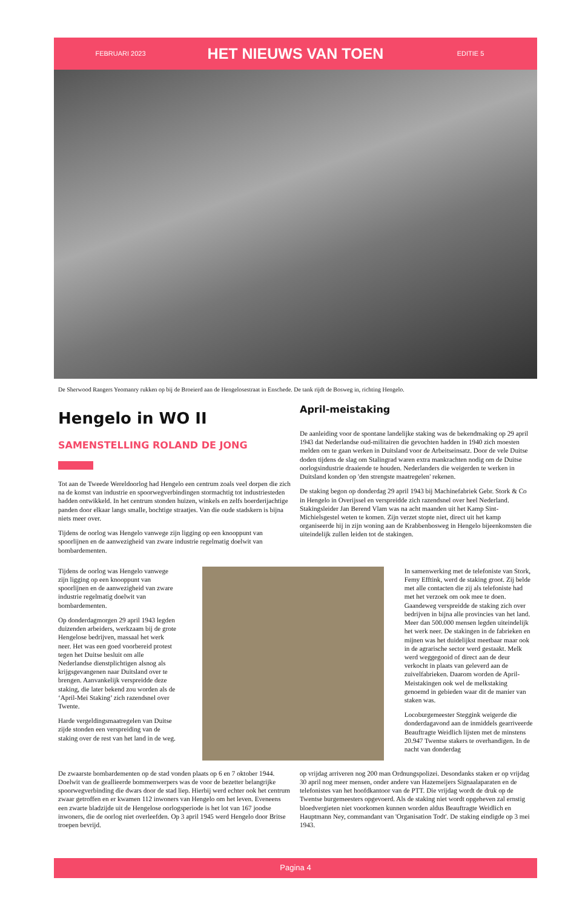FEBRUARI 2023
HET NIEUWS VAN TOEN
EDITIE 5
De Sherwood Rangers Yeomanry rukken op bij de Broeierd aan de Hengelosestraat in Enschede. De tank rijdt de Bosweg in, richting Hengelo.
Hengelo in WO II
SAMENSTELLING ROLAND DE JONG
Tot aan de Tweede Wereldoorlog had Hengelo een centrum zoals veel dorpen die zich na de komst van industrie en spoorwegverbindingen stormachtig tot industriesteden hadden ontwikkeld. In het centrum stonden huizen, winkels en zelfs boerderijachtige panden door elkaar langs smalle, bochtige straatjes. Van die oude stadskern is bijna niets meer over.
Tijdens de oorlog was Hengelo vanwege zijn ligging op een knooppunt van spoorlijnen en de aanwezigheid van zware industrie regelmatig doelwit van bombardementen.
April-meistaking
De aanleiding voor de spontane landelijke staking was de bekendmaking op 29 april 1943 dat Nederlandse oud-militairen die gevochten hadden in 1940 zich moesten melden om te gaan werken in Duitsland voor de Arbeitseinsatz. Door de vele Duitse doden tijdens de slag om Stalingrad waren extra mankrachten nodig om de Duitse oorlogsindustrie draaiende te houden. Nederlanders die weigerden te werken in Duitsland konden op 'den strengste maatregelen' rekenen.
De staking begon op donderdag 29 april 1943 bij Machinefabriek Gebr. Stork & Co in Hengelo in Overijssel en verspreidde zich razendsnel over heel Nederland. Stakingsleider Jan Berend Vlam was na acht maanden uit het Kamp Sint-Michielsgestel weten te komen. Zijn verzet stopte niet, direct uit het kamp organiseerde hij in zijn woning aan de Krabbenbosweg in Hengelo bijeenkomsten die uiteindelijk zullen leiden tot de stakingen.
Tijdens de oorlog was Hengelo vanwege zijn ligging op een knooppunt van spoorlijnen en de aanwezigheid van zware industrie regelmatig doelwit van bombardementen.
Op donderdagmorgen 29 april 1943 legden duizenden arbeiders, werkzaam bij de grote Hengelose bedrijven, massaal het werk neer. Het was een goed voorbereid protest tegen het Duitse besluit om alle Nederlandse dienstplichtigen alsnog als krijgsgevangenen naar Duitsland over te brengen. Aanvankelijk verspreidde deze staking, die later bekend zou worden als de ‘April-Mei Staking’ zich razendsnel over Twente.
Harde vergeldingsmaatregelen van Duitse zijde stonden een verspreiding van de staking over de rest van het land in de weg.
In samenwerking met de telefoniste van Stork, Femy Efftink, werd de staking groot. Zij belde met alle contacten die zij als telefoniste had met het verzoek om ook mee te doen. Gaandeweg verspreidde de staking zich over bedrijven in bijna alle provincies van het land. Meer dan 500.000 mensen legden uiteindelijk het werk neer. De stakingen in de fabrieken en mijnen was het duidelijkst meetbaar maar ook in de agrarische sector werd gestaakt. Melk werd weggegooid of direct aan de deur verkocht in plaats van geleverd aan de zuivelfabrieken. Daarom worden de April-Meistakingen ook wel de melkstaking genoemd in gebieden waar dit de manier van staken was.
Locoburgemeester Steggink weigerde die donderdagavond aan de inmiddels gearriveerde Beauftragte Weidlich lijsten met de minstens 20.947 Twentse stakers te overhandigen. In de nacht van donderdag
De zwaarste bombardementen op de stad vonden plaats op 6 en 7 oktober 1944. Doelwit van de geallieerde bommenwerpers was de voor de bezetter belangrijke spoorwegverbinding die dwars door de stad liep. Hierbij werd echter ook het centrum zwaar getroffen en er kwamen 112 inwoners van Hengelo om het leven. Eveneens een zwarte bladzijde uit de Hengelose oorlogsperiode is het lot van 167 joodse inwoners, die de oorlog niet overleefden. Op 3 april 1945 werd Hengelo door Britse troepen bevrijd.
op vrijdag arriveren nog 200 man Ordnungspolizei. Desondanks staken er op vrijdag 30 april nog meer mensen, onder andere van Hazemeijers Signaalaparaten en de telefonistes van het hoofdkantoor van de PTT. Die vrijdag wordt de druk op de Twentse burgemeesters opgevoerd. Als de staking niet wordt opgeheven zal ernstig bloedvergieten niet voorkomen kunnen worden aldus Beauftragte Weidlich en Hauptmann Ney, commandant van 'Organisation Todt'. De staking eindigde op 3 mei 1943.
Pagina 4